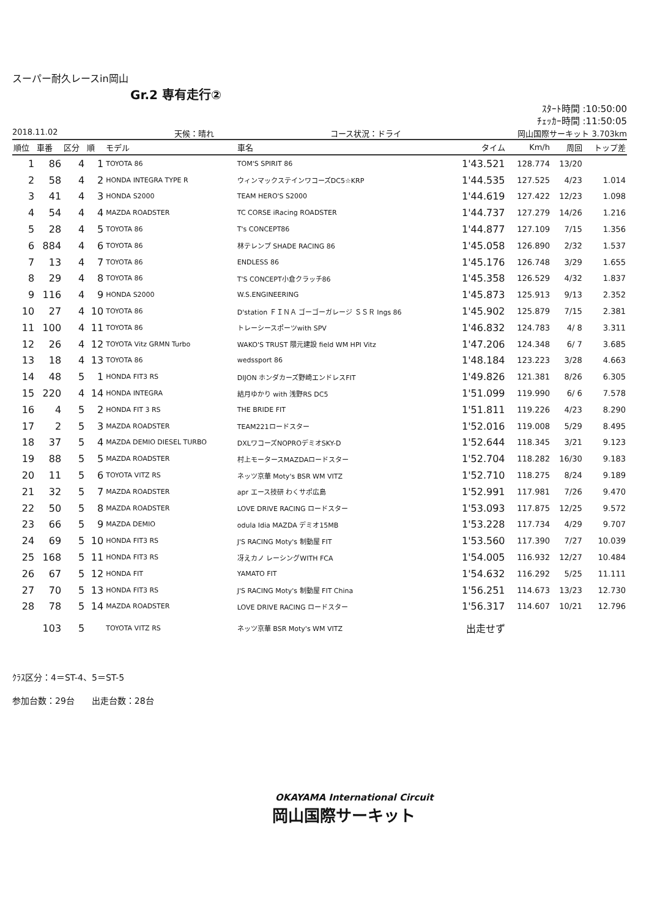スーパー耐久レースin岡山
Gr.2 専有走行②
ｽﾀｰﾄ時間 :10:50:00
ﾁｪｯｶｰ時間 :11:50:05
2018.11.02 天候：晴れ コース状況：ドライ 岡山国際サーキット 3.703km
| 順位 | 車番 | 区分 | 順 | モデル | 車名 | タイム | Km/h | 周回 | トップ差 |
| --- | --- | --- | --- | --- | --- | --- | --- | --- | --- |
| 1 | 86 | 4 | 1 | TOYOTA 86 | TOM'S SPIRIT 86 | 1'43.521 | 128.774 | 13/20 | |
| 2 | 58 | 4 | 2 | HONDA INTEGRA TYPE R | ウィンマックステインワコーズDC5☆KRP | 1'44.535 | 127.525 | 4/23 | 1.014 |
| 3 | 41 | 4 | 3 | HONDA S2000 | TEAM HERO'S S2000 | 1'44.619 | 127.422 | 12/23 | 1.098 |
| 4 | 54 | 4 | 4 | MAZDA ROADSTER | TC CORSE iRacing ROADSTER | 1'44.737 | 127.279 | 14/26 | 1.216 |
| 5 | 28 | 4 | 5 | TOYOTA 86 | T's CONCEPT86 | 1'44.877 | 127.109 | 7/15 | 1.356 |
| 6 | 884 | 4 | 6 | TOYOTA 86 | 林テレンプ SHADE RACING 86 | 1'45.058 | 126.890 | 2/32 | 1.537 |
| 7 | 13 | 4 | 7 | TOYOTA 86 | ENDLESS 86 | 1'45.176 | 126.748 | 3/29 | 1.655 |
| 8 | 29 | 4 | 8 | TOYOTA 86 | T'S CONCEPT小倉クラッチ86 | 1'45.358 | 126.529 | 4/32 | 1.837 |
| 9 | 116 | 4 | 9 | HONDA S2000 | W.S.ENGINEERING | 1'45.873 | 125.913 | 9/13 | 2.352 |
| 10 | 27 | 4 | 10 | TOYOTA 86 | D'station ＦＩＮＡ ゴーゴーガレージ ＳＳＲ Ings 86 | 1'45.902 | 125.879 | 7/15 | 2.381 |
| 11 | 100 | 4 | 11 | TOYOTA 86 | トレーシースポーツwith SPV | 1'46.832 | 124.783 | 4/ 8 | 3.311 |
| 12 | 26 | 4 | 12 | TOYOTA Vitz GRMN Turbo | WAKO'S TRUST 隈元建設 field WM HPI Vitz | 1'47.206 | 124.348 | 6/ 7 | 3.685 |
| 13 | 18 | 4 | 13 | TOYOTA 86 | wedssport 86 | 1'48.184 | 123.223 | 3/28 | 4.663 |
| 14 | 48 | 5 | 1 | HONDA FIT3 RS | DIJON ホンダカーズ野崎エンドレスFIT | 1'49.826 | 121.381 | 8/26 | 6.305 |
| 15 | 220 | 4 | 14 | HONDA INTEGRA | 結月ゆかり with 浅野RS DC5 | 1'51.099 | 119.990 | 6/ 6 | 7.578 |
| 16 | 4 | 5 | 2 | HONDA FIT 3 RS | THE BRIDE FIT | 1'51.811 | 119.226 | 4/23 | 8.290 |
| 17 | 2 | 5 | 3 | MAZDA ROADSTER | TEAM221ロードスター | 1'52.016 | 119.008 | 5/29 | 8.495 |
| 18 | 37 | 5 | 4 | MAZDA DEMIO DIESEL TURBO | DXLワコーズNOPROデミオSKY-D | 1'52.644 | 118.345 | 3/21 | 9.123 |
| 19 | 88 | 5 | 5 | MAZDA ROADSTER | 村上モータースMAZDAロードスター | 1'52.704 | 118.282 | 16/30 | 9.183 |
| 20 | 11 | 5 | 6 | TOYOTA VITZ RS | ネッツ京華 Moty's BSR WM VITZ | 1'52.710 | 118.275 | 8/24 | 9.189 |
| 21 | 32 | 5 | 7 | MAZDA ROADSTER | apr エース技研 わくサポ広島 | 1'52.991 | 117.981 | 7/26 | 9.470 |
| 22 | 50 | 5 | 8 | MAZDA ROADSTER | LOVE DRIVE RACING ロードスター | 1'53.093 | 117.875 | 12/25 | 9.572 |
| 23 | 66 | 5 | 9 | MAZDA DEMIO | odula Idia MAZDA デミオ15MB | 1'53.228 | 117.734 | 4/29 | 9.707 |
| 24 | 69 | 5 | 10 | HONDA FIT3 RS | J'S RACING Moty's 制動屋 FIT | 1'53.560 | 117.390 | 7/27 | 10.039 |
| 25 | 168 | 5 | 11 | HONDA FIT3 RS | 冴えカノ レーシングWITH FCA | 1'54.005 | 116.932 | 12/27 | 10.484 |
| 26 | 67 | 5 | 12 | HONDA FIT | YAMATO FIT | 1'54.632 | 116.292 | 5/25 | 11.111 |
| 27 | 70 | 5 | 13 | HONDA FIT3 RS | J'S RACING Moty's 制動屋 FIT China | 1'56.251 | 114.673 | 13/23 | 12.730 |
| 28 | 78 | 5 | 14 | MAZDA ROADSTER | LOVE DRIVE RACING ロードスター | 1'56.317 | 114.607 | 10/21 | 12.796 |
| | 103 | 5 | | TOYOTA VITZ RS | ネッツ京華 BSR Moty's WM VITZ | 出走せず | | | |
ｸﾗｽ区分：4＝ST-4、5＝ST-5
参加台数：29台　　出走台数：28台
OKAYAMA International Circuit
岡山国際サーキット